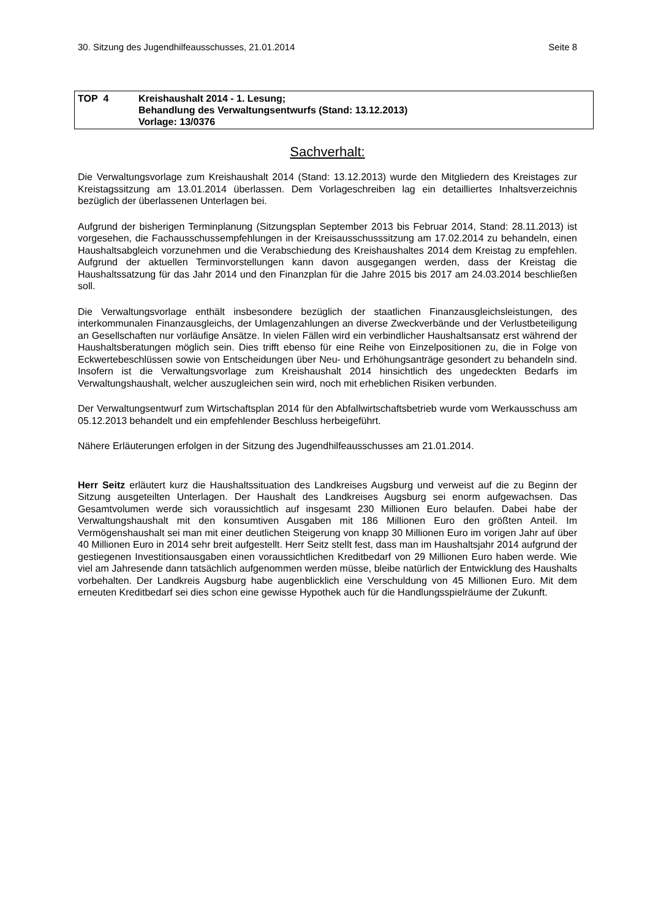30. Sitzung des Jugendhilfeausschusses, 21.01.2014 Seite 8
TOP 4 Kreishaushalt 2014 - 1. Lesung;
Behandlung des Verwaltungsentwurfs (Stand: 13.12.2013)
Vorlage: 13/0376
Sachverhalt:
Die Verwaltungsvorlage zum Kreishaushalt 2014 (Stand: 13.12.2013) wurde den Mitgliedern des Kreistages zur Kreistagssitzung am 13.01.2014 überlassen. Dem Vorlageschreiben lag ein detailliertes Inhaltsverzeichnis bezüglich der überlassenen Unterlagen bei.
Aufgrund der bisherigen Terminplanung (Sitzungsplan September 2013 bis Februar 2014, Stand: 28.11.2013) ist vorgesehen, die Fachausschussempfehlungen in der Kreisausschusssitzung am 17.02.2014 zu behandeln, einen Haushaltsabgleich vorzunehmen und die Verabschiedung des Kreishaushaltes 2014 dem Kreistag zu empfehlen. Aufgrund der aktuellen Terminvorstellungen kann davon ausgegangen werden, dass der Kreistag die Haushaltssatzung für das Jahr 2014 und den Finanzplan für die Jahre 2015 bis 2017 am 24.03.2014 beschließen soll.
Die Verwaltungsvorlage enthält insbesondere bezüglich der staatlichen Finanzausgleichsleistungen, des interkommunalen Finanzausgleichs, der Umlagenzahlungen an diverse Zweckverbände und der Verlustbeteiligung an Gesellschaften nur vorläufige Ansätze. In vielen Fällen wird ein verbindlicher Haushaltsansatz erst während der Haushaltsberatungen möglich sein. Dies trifft ebenso für eine Reihe von Einzelpositionen zu, die in Folge von Eckwertebeschlüssen sowie von Entscheidungen über Neu- und Erhöhungsanträge gesondert zu behandeln sind. Insofern ist die Verwaltungsvorlage zum Kreishaushalt 2014 hinsichtlich des ungedeckten Bedarfs im Verwaltungshaushalt, welcher auszugleichen sein wird, noch mit erheblichen Risiken verbunden.
Der Verwaltungsentwurf zum Wirtschaftsplan 2014 für den Abfallwirtschaftsbetrieb wurde vom Werkausschuss am 05.12.2013 behandelt und ein empfehlender Beschluss herbeigeführt.
Nähere Erläuterungen erfolgen in der Sitzung des Jugendhilfeausschusses am 21.01.2014.
Herr Seitz erläutert kurz die Haushaltssituation des Landkreises Augsburg und verweist auf die zu Beginn der Sitzung ausgeteilten Unterlagen. Der Haushalt des Landkreises Augsburg sei enorm aufgewachsen. Das Gesamtvolumen werde sich voraussichtlich auf insgesamt 230 Millionen Euro belaufen. Dabei habe der Verwaltungshaushalt mit den konsumtiven Ausgaben mit 186 Millionen Euro den größten Anteil. Im Vermögenshaushalt sei man mit einer deutlichen Steigerung von knapp 30 Millionen Euro im vorigen Jahr auf über 40 Millionen Euro in 2014 sehr breit aufgestellt. Herr Seitz stellt fest, dass man im Haushaltsjahr 2014 aufgrund der gestiegenen Investitionsausgaben einen voraussichtlichen Kreditbedarf von 29 Millionen Euro haben werde. Wie viel am Jahresende dann tatsächlich aufgenommen werden müsse, bleibe natürlich der Entwicklung des Haushalts vorbehalten. Der Landkreis Augsburg habe augenblicklich eine Verschuldung von 45 Millionen Euro. Mit dem erneuten Kreditbedarf sei dies schon eine gewisse Hypothek auch für die Handlungsspielräume der Zukunft.